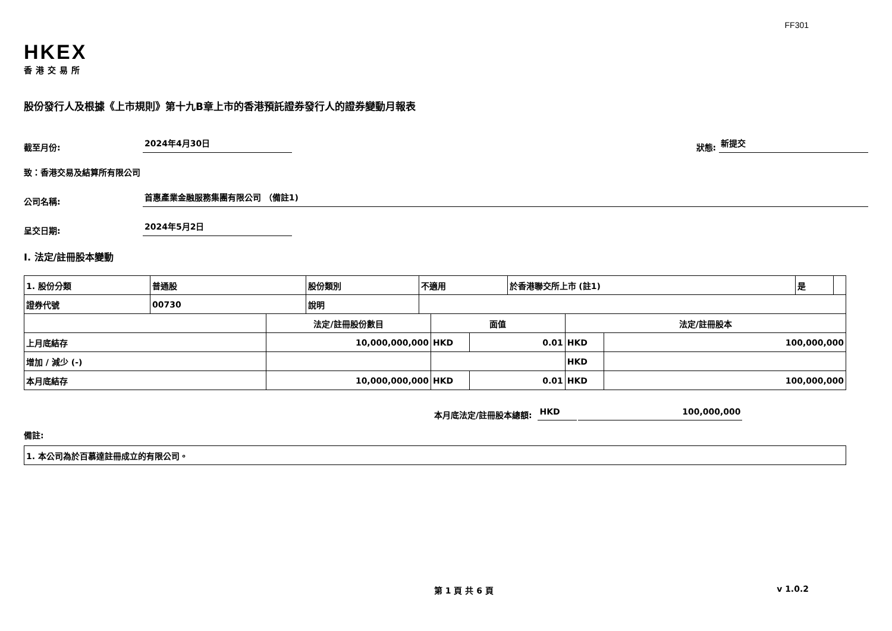FF301
HKEX
香港交易所
股份發行人及根據《上市規則》第十九B章上市的香港預託證券發行人的證券變動月報表
截至月份: 2024年4月30日 狀態: 新提交
致：香港交易及結算所有限公司
公司名稱: 首惠產業金融服務集團有限公司 （備註1)
呈交日期: 2024年5月2日
I. 法定/註冊股本變動
| 1. 股份分類 | 普通股 | 股份類別 | 不適用 | 於香港聯交所上市 (註1) | 是 | |
| 證券代號 | 00730 | 說明 | | | | |
| | 法定/註冊股份數目 | 面值 | | 法定/註冊股本 | |
| 上月底結存 | 10,000,000,000 | HKD | 0.01 | HKD | 100,000,000 |
| 增加 / 減少 (-) | | | | HKD | |
| 本月底結存 | 10,000,000,000 | HKD | 0.01 | HKD | 100,000,000 |
本月底法定/註冊股本總額: HKD 100,000,000
備註:
| 1. 本公司為於百慕達註冊成立的有限公司。 |
第 1 頁 共 6 頁 v 1.0.2